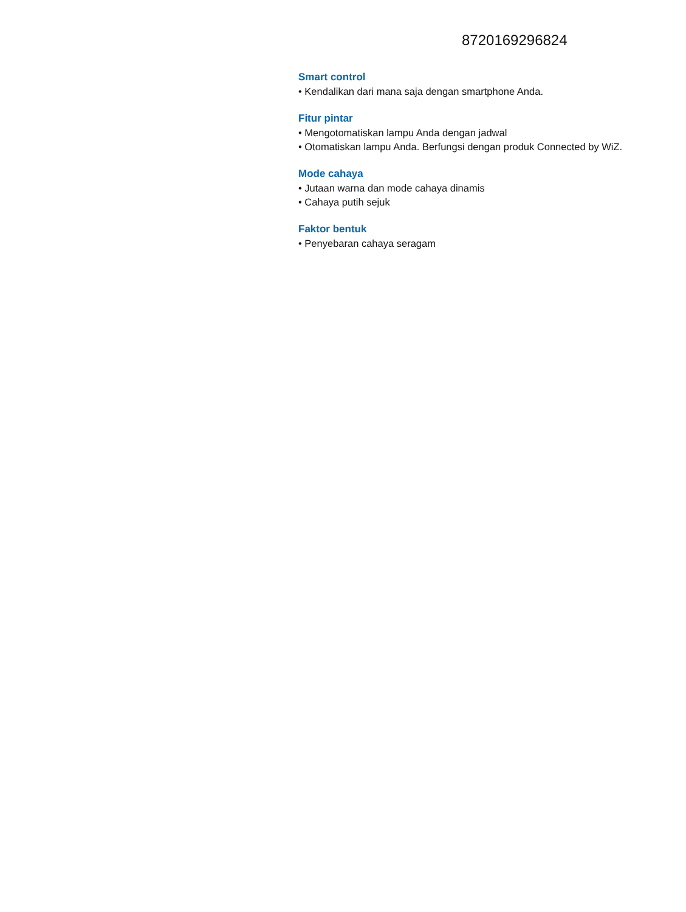8720169296824
Smart control
• Kendalikan dari mana saja dengan smartphone Anda.
Fitur pintar
• Mengotomatiskan lampu Anda dengan jadwal
• Otomatiskan lampu Anda. Berfungsi dengan produk Connected by WiZ.
Mode cahaya
• Jutaan warna dan mode cahaya dinamis
• Cahaya putih sejuk
Faktor bentuk
• Penyebaran cahaya seragam